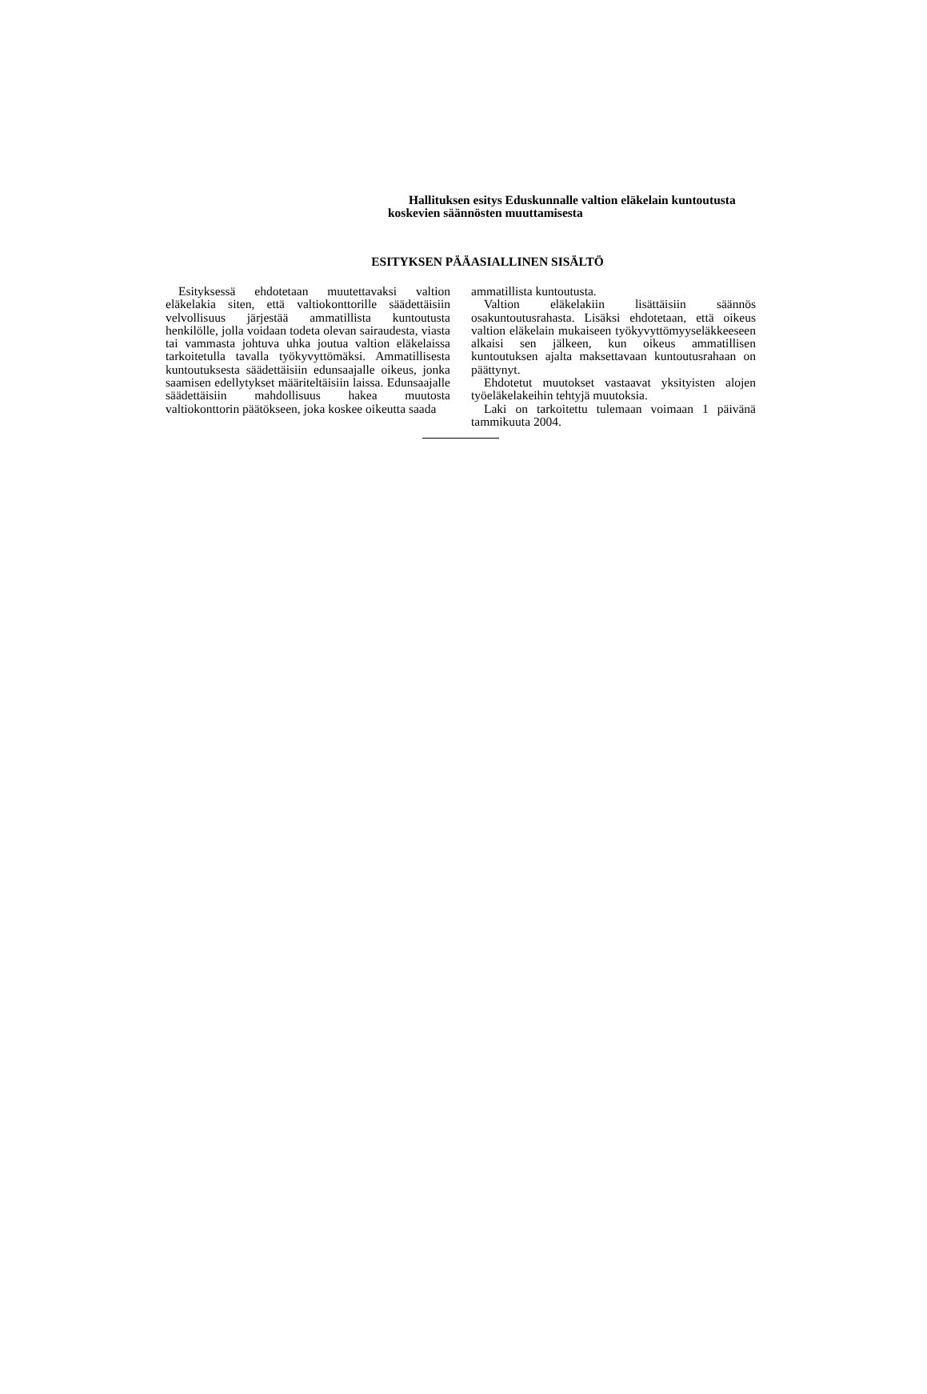Hallituksen esitys Eduskunnalle valtion eläkelain kuntoutusta koskevien säännösten muuttamisesta
ESITYKSEN PÄÄASIALLINEN SISÄLTÖ
Esityksessä ehdotetaan muutettavaksi valtion eläkelakia siten, että valtiokonttorille säädettäisiin velvollisuus järjestää ammatillista kuntoutusta henkilölle, jolla voidaan todeta olevan sairaudesta, viasta tai vammasta johtuva uhka joutua valtion eläkelaissa tarkoitetulla tavalla työkyvyttömäksi. Ammatillisesta kuntoutuksesta säädettäisiin edunsaajalle oikeus, jonka saamisen edellytykset määriteltäisiin laissa. Edunsaajalle säädettäisiin mahdollisuus hakea muutosta valtiokonttorin päätökseen, joka koskee oikeutta saada
ammatillista kuntoutusta.
Valtion eläkelakiin lisättäisiin säännös osakuntoutusrahasta. Lisäksi ehdotetaan, että oikeus valtion eläkelain mukaiseen työkyvyttömyyseläkkeeseen alkaisi sen jälkeen, kun oikeus ammatillisen kuntoutuksen ajalta maksettavaan kuntoutusrahaan on päättynyt.
Ehdotetut muutokset vastaavat yksityisten alojen työeläkelakeihin tehtyjä muutoksia.
Laki on tarkoitettu tulemaan voimaan 1 päivänä tammikuuta 2004.